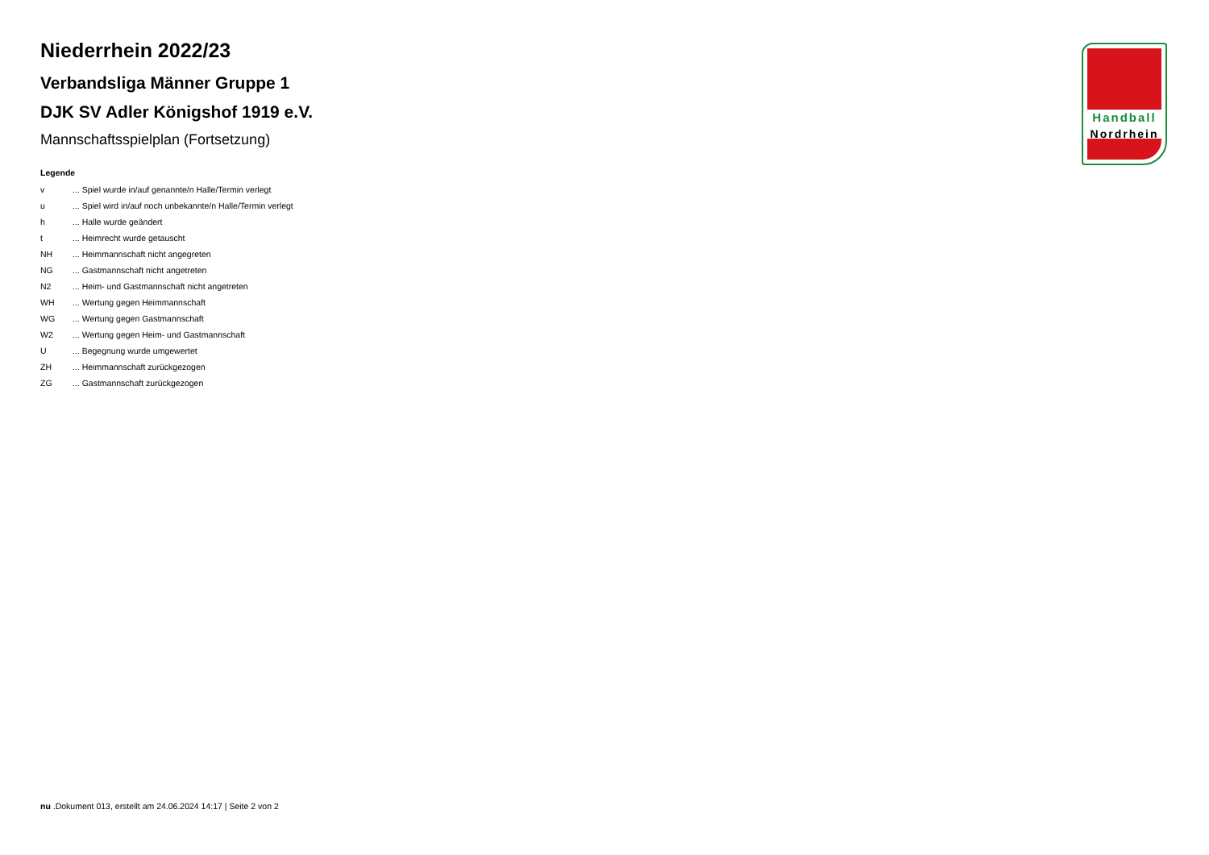Handball
Nordrhein
Niederrhein 2022/23
Verbandsliga Männer Gruppe 1
DJK SV Adler Königshof 1919 e.V.
Mannschaftsspielplan (Fortsetzung)
Legende
| v | ... Spiel wurde in/auf genannte/n Halle/Termin verlegt |
| u | ... Spiel wird in/auf noch unbekannte/n Halle/Termin verlegt |
| h | ... Halle wurde geändert |
| t | ... Heimrecht wurde getauscht |
| NH | ... Heimmannschaft nicht angegreten |
| NG | ... Gastmannschaft nicht angetreten |
| N2 | ... Heim- und Gastmannschaft nicht angetreten |
| WH | ... Wertung gegen Heimmannschaft |
| WG | ... Wertung gegen Gastmannschaft |
| W2 | ... Wertung gegen Heim- und Gastmannschaft |
| U | ... Begegnung wurde umgewertet |
| ZH | ... Heimmannschaft zurückgezogen |
| ZG | ... Gastmannschaft zurückgezogen |
nu .Dokument 013, erstellt am 24.06.2024 14:17 | Seite 2 von 2